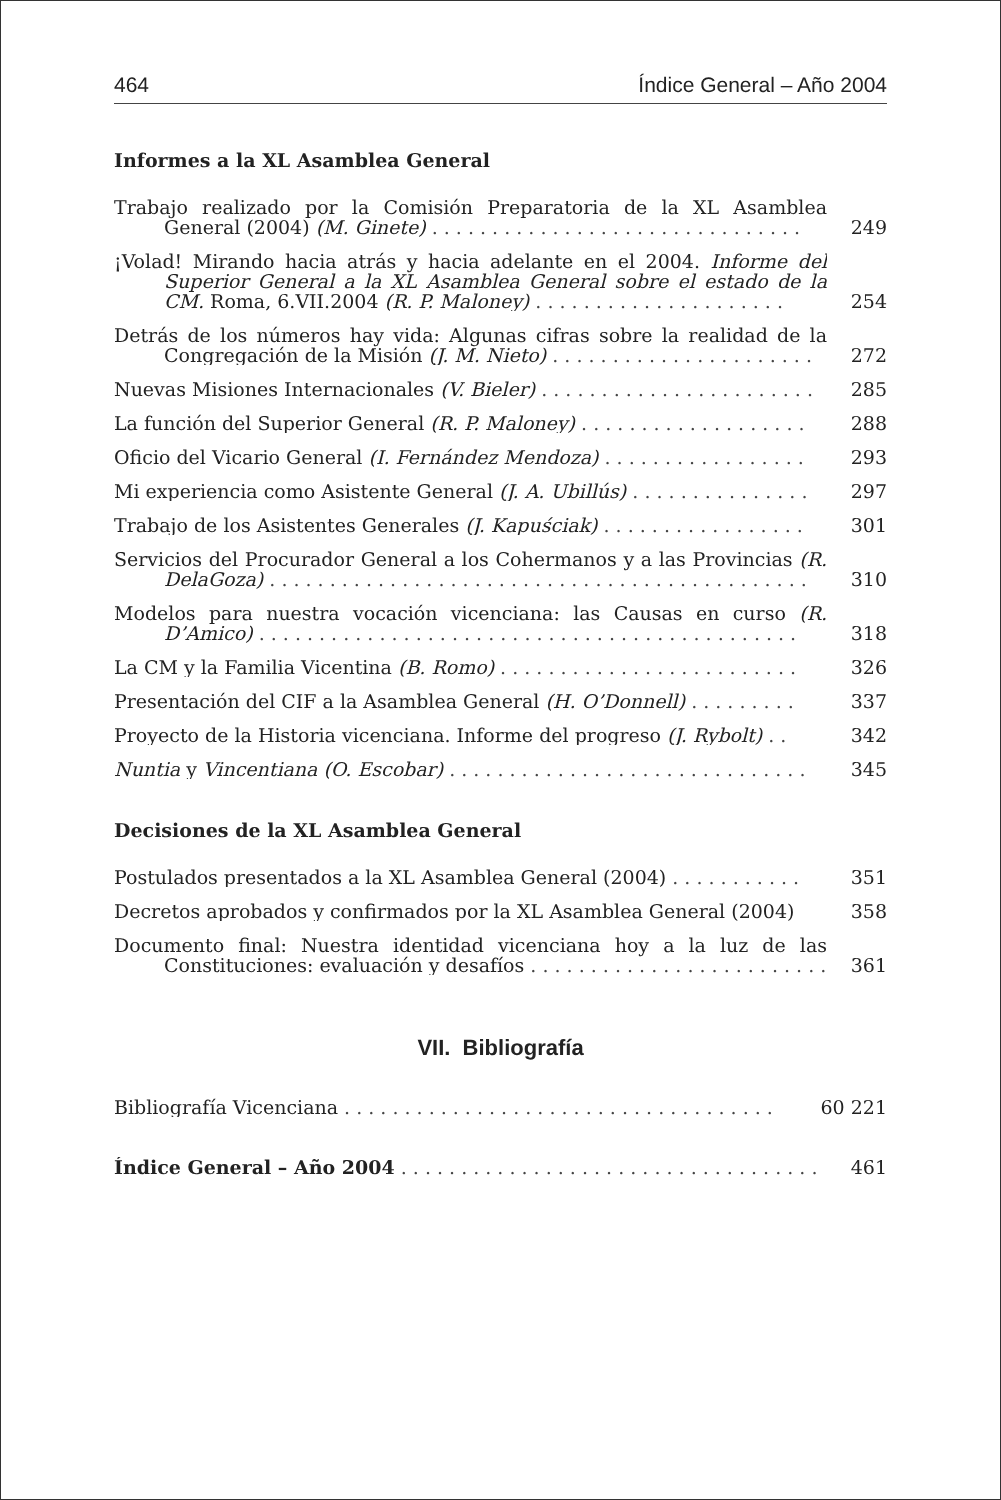464 Índice General – Año 2004
Informes a la XL Asamblea General
Trabajo realizado por la Comisión Preparatoria de la XL Asamblea General (2004) (M. Ginete) . . . . . . . . . . . . . . . . . . . . . . . . . . . . . . .
249
¡Volad! Mirando hacia atrás y hacia adelante en el 2004. Informe del Superior General a la XL Asamblea General sobre el estado de la CM. Roma, 6.VII.2004 (R. P. Maloney) . . . . . . . . . . . . . . . . . . . . .
254
Detrás de los números hay vida: Algunas cifras sobre la realidad de la Congregación de la Misión (J. M. Nieto) . . . . . . . . . . . . . . . . . . . . . .
272
Nuevas Misiones Internacionales (V. Bieler) . . . . . . . . . . . . . . . . . . . . . . .
285
La función del Superior General (R. P. Maloney) . . . . . . . . . . . . . . . . . . .
288
Oficio del Vicario General (I. Fernández Mendoza) . . . . . . . . . . . . . . . . .
293
Mi experiencia como Asistente General (J. A. Ubillús) . . . . . . . . . . . . . . .
297
Trabajo de los Asistentes Generales (J. Kapuściak) . . . . . . . . . . . . . . . . .
301
Servicios del Procurador General a los Cohermanos y a las Provincias (R. DelaGoza) . . . . . . . . . . . . . . . . . . . . . . . . . . . . . . . . . . . . . . . . . . . . .
310
Modelos para nuestra vocación vicenciana: las Causas en curso (R. D’Amico) . . . . . . . . . . . . . . . . . . . . . . . . . . . . . . . . . . . . . . . . . . . . .
318
La CM y la Familia Vicentina (B. Romo) . . . . . . . . . . . . . . . . . . . . . . . . .
326
Presentación del CIF a la Asamblea General (H. O’Donnell) . . . . . . . . .
337
Proyecto de la Historia vicenciana. Informe del progreso (J. Rybolt) . .
342
Nuntia y Vincentiana (O. Escobar) . . . . . . . . . . . . . . . . . . . . . . . . . . . . . .
345
Decisiones de la XL Asamblea General
Postulados presentados a la XL Asamblea General (2004) . . . . . . . . . . .
351
Decretos aprobados y confirmados por la XL Asamblea General (2004)
358
Documento final: Nuestra identidad vicenciana hoy a la luz de las Constituciones: evaluación y desafíos . . . . . . . . . . . . . . . . . . . . . . . . .
361
VII. Bibliografía
Bibliografía Vicenciana . . . . . . . . . . . . . . . . . . . . . . . . . . . . . . . . . . . .
60 221
Índice General – Año 2004 . . . . . . . . . . . . . . . . . . . . . . . . . . . . . . . . . . .
461